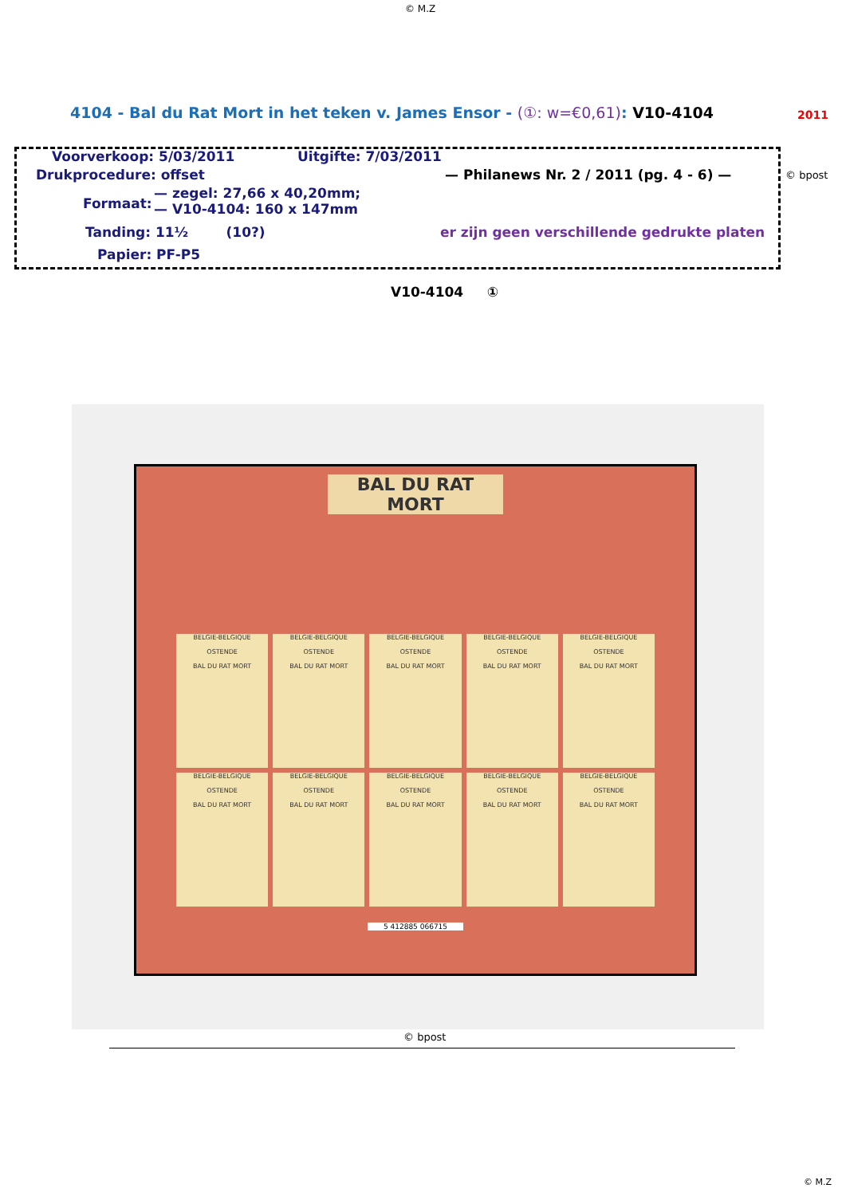© M.Z
4104 - Bal du Rat Mort in het teken v. James Ensor - (①: w=€0,61): V10-4104
2011
Voorverkoop: 5/03/2011 Uitgifte: 7/03/2011
Drukprocedure: offset
— Philanews Nr. 2 / 2011 (pg. 4 - 6) —
Formaat:
— zegel: 27,66 x 40,20mm;
— V10-4104: 160 x 147mm
Tanding: 11½ (10?)
er zijn geen verschillende gedrukte platen
Papier: PF-P5
© bpost
V10-4104 ①
BAL DU RAT MORT
BELGIE-BELGIQUE
OSTENDE
BAL DU RAT MORT
BELGIE-BELGIQUE
OSTENDE
BAL DU RAT MORT
BELGIE-BELGIQUE
OSTENDE
BAL DU RAT MORT
BELGIE-BELGIQUE
OSTENDE
BAL DU RAT MORT
BELGIE-BELGIQUE
OSTENDE
BAL DU RAT MORT
BELGIE-BELGIQUE
OSTENDE
BAL DU RAT MORT
BELGIE-BELGIQUE
OSTENDE
BAL DU RAT MORT
BELGIE-BELGIQUE
OSTENDE
BAL DU RAT MORT
BELGIE-BELGIQUE
OSTENDE
BAL DU RAT MORT
BELGIE-BELGIQUE
OSTENDE
BAL DU RAT MORT
5 412885 066715
© bpost
© M.Z